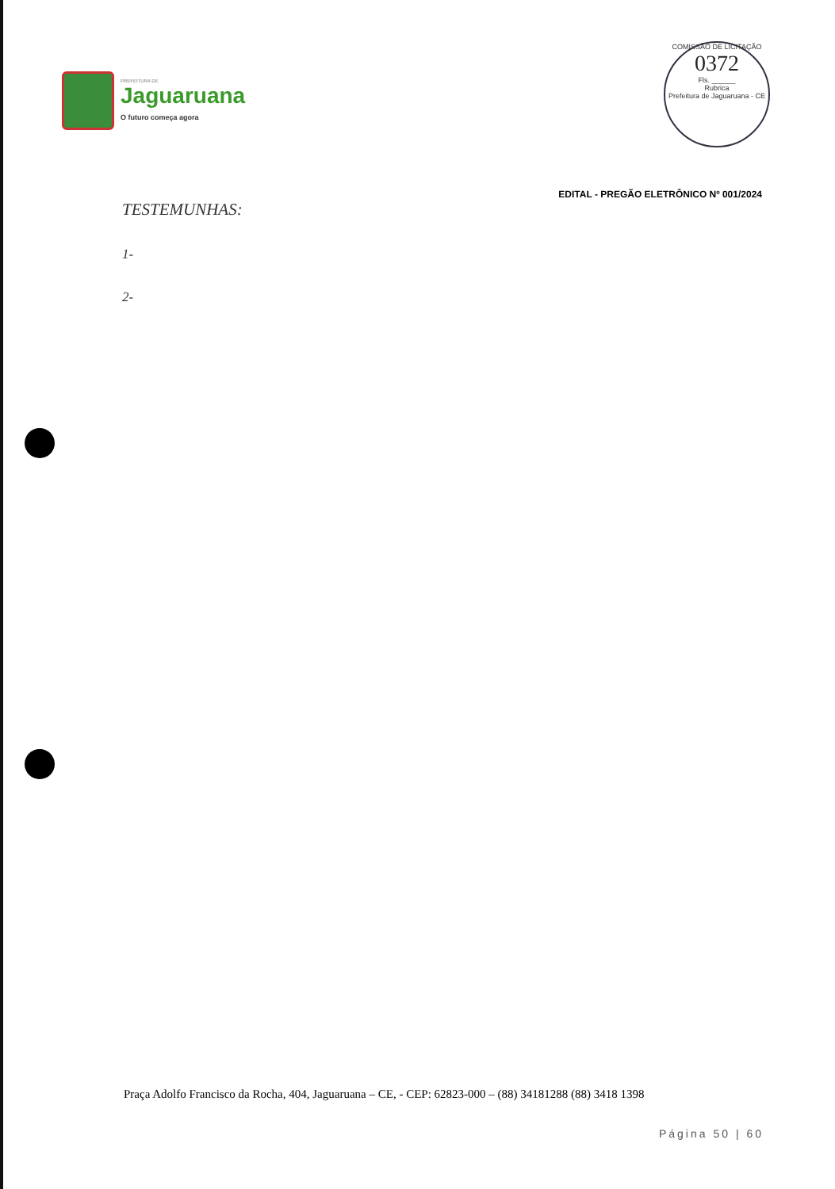PREFEITURA DE
Jaguaruana
O futuro começa agora
COMISSÃO DE LICITAÇÃO
0372
Fls. ______
Rubrica
Prefeitura de Jaguaruana - CE
EDITAL - PREGÃO ELETRÔNICO Nº 001/2024
TESTEMUNHAS:
1-
2-
Praça Adolfo Francisco da Rocha, 404, Jaguaruana – CE, - CEP: 62823-000 – (88) 34181288 (88) 3418 1398
Página 50 | 60